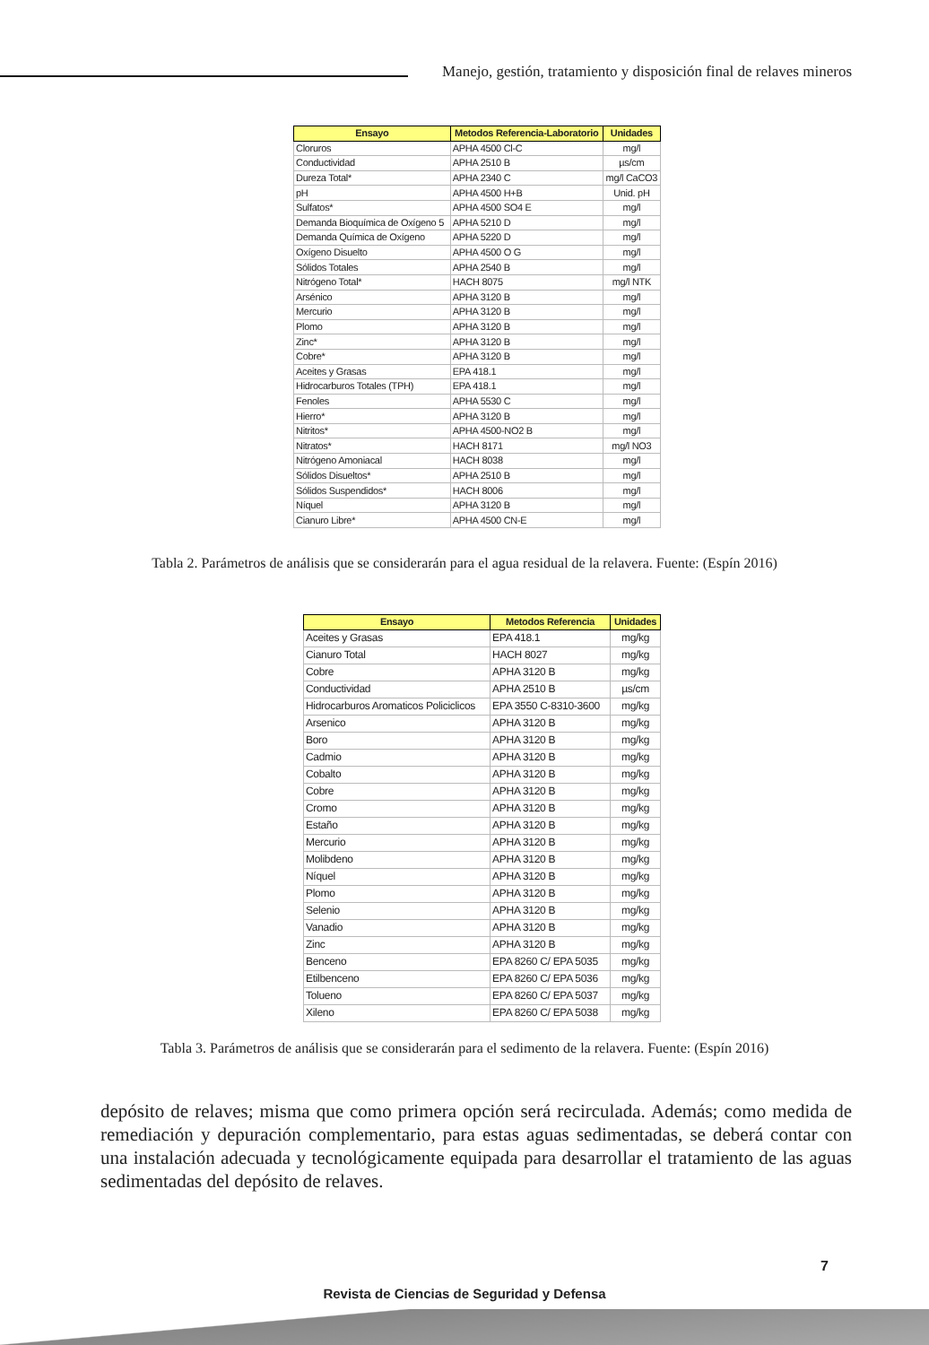Manejo, gestión, tratamiento y disposición final de relaves mineros
| Ensayo | Metodos Referencia-Laboratorio | Unidades |
| --- | --- | --- |
| Cloruros | APHA 4500 Cl-C | mg/l |
| Conductividad | APHA 2510 B | µs/cm |
| Dureza Total* | APHA 2340 C | mg/l CaCO3 |
| pH | APHA 4500 H+B | Unid. pH |
| Sulfatos* | APHA 4500 SO4 E | mg/l |
| Demanda Bioquímica de Oxígeno 5 | APHA 5210 D | mg/l |
| Demanda Química de Oxígeno | APHA 5220 D | mg/l |
| Oxígeno Disuelto | APHA 4500 O G | mg/l |
| Sólidos Totales | APHA 2540 B | mg/l |
| Nitrógeno Total* | HACH 8075 | mg/l NTK |
| Arsénico | APHA 3120 B | mg/l |
| Mercurio | APHA 3120 B | mg/l |
| Plomo | APHA 3120 B | mg/l |
| Zinc* | APHA 3120 B | mg/l |
| Cobre* | APHA 3120 B | mg/l |
| Aceites y Grasas | EPA 418.1 | mg/l |
| Hidrocarburos Totales (TPH) | EPA 418.1 | mg/l |
| Fenoles | APHA 5530 C | mg/l |
| Hierro* | APHA 3120 B | mg/l |
| Nitritos* | APHA 4500-NO2 B | mg/l |
| Nitratos* | HACH 8171 | mg/l NO3 |
| Nitrógeno Amoniacal | HACH 8038 | mg/l |
| Sólidos Disueltos* | APHA 2510 B | mg/l |
| Sólidos Suspendidos* | HACH 8006 | mg/l |
| Níquel | APHA 3120 B | mg/l |
| Cianuro Libre* | APHA 4500 CN-E | mg/l |
Tabla 2. Parámetros de análisis que se considerarán para el agua residual de la relavera. Fuente: (Espín 2016)
| Ensayo | Metodos Referencia | Unidades |
| --- | --- | --- |
| Aceites y Grasas | EPA 418.1 | mg/kg |
| Cianuro Total | HACH 8027 | mg/kg |
| Cobre | APHA 3120 B | mg/kg |
| Conductividad | APHA 2510 B | µs/cm |
| Hidrocarburos Aromaticos Policiclicos | EPA 3550 C-8310-3600 | mg/kg |
| Arsenico | APHA 3120 B | mg/kg |
| Boro | APHA 3120 B | mg/kg |
| Cadmio | APHA 3120 B | mg/kg |
| Cobalto | APHA 3120 B | mg/kg |
| Cobre | APHA 3120 B | mg/kg |
| Cromo | APHA 3120 B | mg/kg |
| Estaño | APHA 3120 B | mg/kg |
| Mercurio | APHA 3120 B | mg/kg |
| Molibdeno | APHA 3120 B | mg/kg |
| Níquel | APHA 3120 B | mg/kg |
| Plomo | APHA 3120 B | mg/kg |
| Selenio | APHA 3120 B | mg/kg |
| Vanadio | APHA 3120 B | mg/kg |
| Zinc | APHA 3120 B | mg/kg |
| Benceno | EPA 8260 C/ EPA 5035 | mg/kg |
| Etilbenceno | EPA 8260 C/ EPA 5036 | mg/kg |
| Tolueno | EPA 8260 C/ EPA 5037 | mg/kg |
| Xileno | EPA 8260 C/ EPA 5038 | mg/kg |
Tabla 3. Parámetros de análisis que se considerarán para el sedimento de la relavera. Fuente: (Espín 2016)
depósito de relaves; misma que como primera opción será recirculada. Además; como medida de remediación y depuración complementario, para estas aguas sedimentadas, se deberá contar con una instalación adecuada y tecnológicamente equipada para desarrollar el tratamiento de las aguas sedimentadas del depósito de relaves.
7
Revista de Ciencias de Seguridad y Defensa